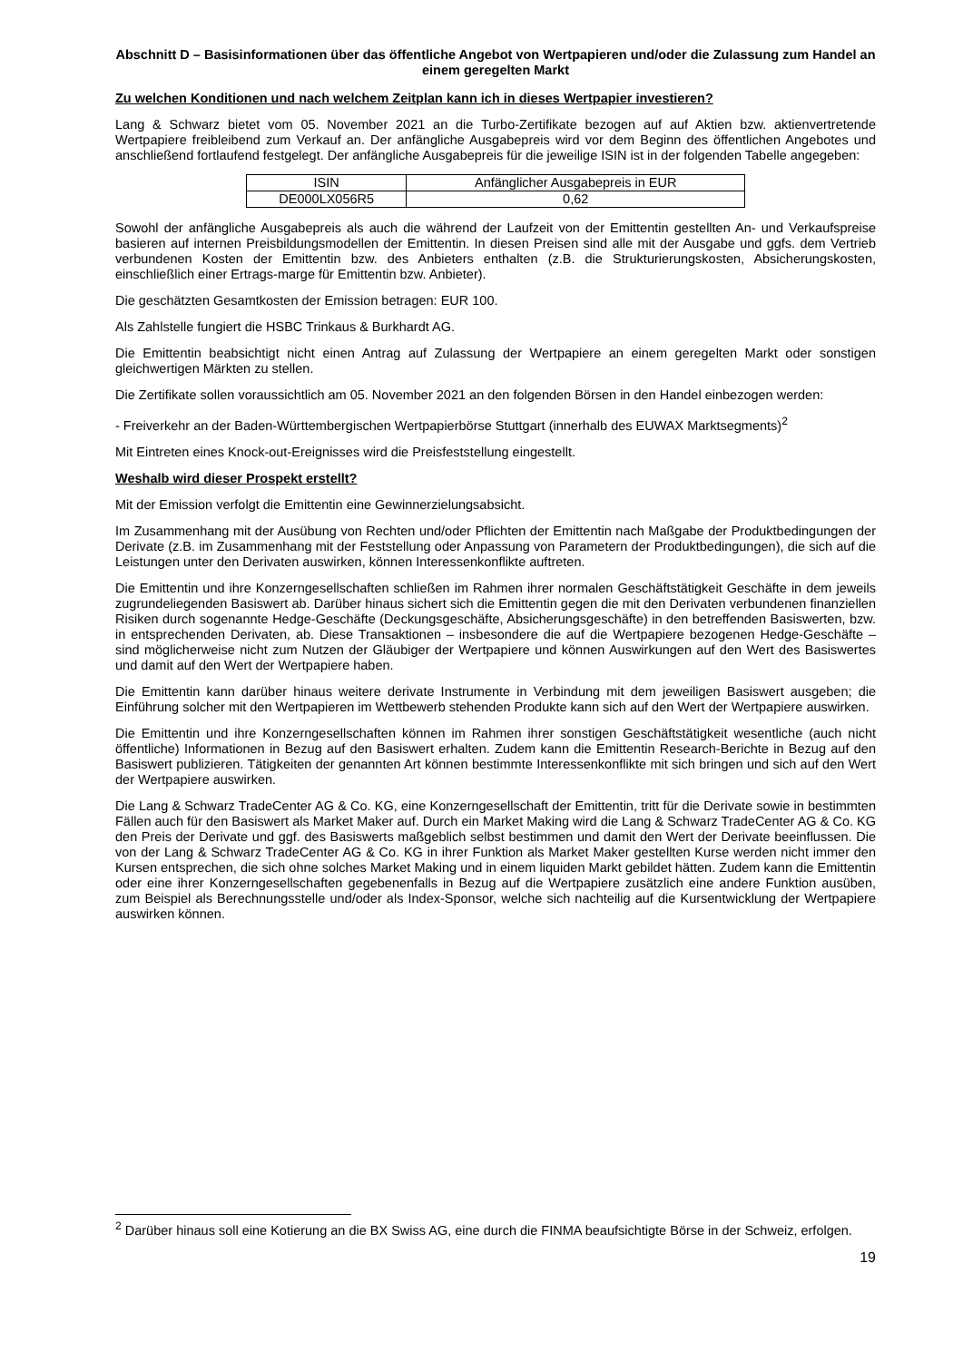Abschnitt D – Basisinformationen über das öffentliche Angebot von Wertpapieren und/oder die Zulassung zum Handel an einem geregelten Markt
Zu welchen Konditionen und nach welchem Zeitplan kann ich in dieses Wertpapier investieren?
Lang & Schwarz bietet vom 05. November 2021 an die Turbo-Zertifikate bezogen auf auf Aktien bzw. aktienvertretende Wertpapiere freibleibend zum Verkauf an. Der anfängliche Ausgabepreis wird vor dem Beginn des öffentlichen Angebotes und anschließend fortlaufend festgelegt. Der anfängliche Ausgabepreis für die jeweilige ISIN ist in der folgenden Tabelle angegeben:
| ISIN | Anfänglicher Ausgabepreis in EUR |
| DE000LX056R5 | 0,62 |
Sowohl der anfängliche Ausgabepreis als auch die während der Laufzeit von der Emittentin gestellten An- und Verkaufspreise basieren auf internen Preisbildungsmodellen der Emittentin. In diesen Preisen sind alle mit der Ausgabe und ggfs. dem Vertrieb verbundenen Kosten der Emittentin bzw. des Anbieters enthalten (z.B. die Strukturierungskosten, Absicherungskosten, einschließlich einer Ertrags-marge für Emittentin bzw. Anbieter).
Die geschätzten Gesamtkosten der Emission betragen: EUR 100.
Als Zahlstelle fungiert die HSBC Trinkaus & Burkhardt AG.
Die Emittentin beabsichtigt nicht einen Antrag auf Zulassung der Wertpapiere an einem geregelten Markt oder sonstigen gleichwertigen Märkten zu stellen.
Die Zertifikate sollen voraussichtlich am 05. November 2021 an den folgenden Börsen in den Handel einbezogen werden:
- Freiverkehr an der Baden-Württembergischen Wertpapierbörse Stuttgart (innerhalb des EUWAX Marktsegments)<sup>2</sup>
Mit Eintreten eines Knock-out-Ereignisses wird die Preisfeststellung eingestellt.
Weshalb wird dieser Prospekt erstellt?
Mit der Emission verfolgt die Emittentin eine Gewinnerzielungsabsicht.
Im Zusammenhang mit der Ausübung von Rechten und/oder Pflichten der Emittentin nach Maßgabe der Produktbedingungen der Derivate (z.B. im Zusammenhang mit der Feststellung oder Anpassung von Parametern der Produktbedingungen), die sich auf die Leistungen unter den Derivaten auswirken, können Interessenkonflikte auftreten.
Die Emittentin und ihre Konzerngesellschaften schließen im Rahmen ihrer normalen Geschäftstätigkeit Geschäfte in dem jeweils zugrundeliegenden Basiswert ab. Darüber hinaus sichert sich die Emittentin gegen die mit den Derivaten verbundenen finanziellen Risiken durch sogenannte Hedge-Geschäfte (Deckungsgeschäfte, Absicherungsgeschäfte) in den betreffenden Basiswerten, bzw. in entsprechenden Derivaten, ab. Diese Transaktionen – insbesondere die auf die Wertpapiere bezogenen Hedge-Geschäfte – sind möglicherweise nicht zum Nutzen der Gläubiger der Wertpapiere und können Auswirkungen auf den Wert des Basiswertes und damit auf den Wert der Wertpapiere haben.
Die Emittentin kann darüber hinaus weitere derivate Instrumente in Verbindung mit dem jeweiligen Basiswert ausgeben; die Einführung solcher mit den Wertpapieren im Wettbewerb stehenden Produkte kann sich auf den Wert der Wertpapiere auswirken.
Die Emittentin und ihre Konzerngesellschaften können im Rahmen ihrer sonstigen Geschäftstätigkeit wesentliche (auch nicht öffentliche) Informationen in Bezug auf den Basiswert erhalten. Zudem kann die Emittentin Research-Berichte in Bezug auf den Basiswert publizieren. Tätigkeiten der genannten Art können bestimmte Interessenkonflikte mit sich bringen und sich auf den Wert der Wertpapiere auswirken.
Die Lang & Schwarz TradeCenter AG & Co. KG, eine Konzerngesellschaft der Emittentin, tritt für die Derivate sowie in bestimmten Fällen auch für den Basiswert als Market Maker auf. Durch ein Market Making wird die Lang & Schwarz TradeCenter AG & Co. KG den Preis der Derivate und ggf. des Basiswerts maßgeblich selbst bestimmen und damit den Wert der Derivate beeinflussen. Die von der Lang & Schwarz TradeCenter AG & Co. KG in ihrer Funktion als Market Maker gestellten Kurse werden nicht immer den Kursen entsprechen, die sich ohne solches Market Making und in einem liquiden Markt gebildet hätten. Zudem kann die Emittentin oder eine ihrer Konzerngesellschaften gegebenenfalls in Bezug auf die Wertpapiere zusätzlich eine andere Funktion ausüben, zum Beispiel als Berechnungsstelle und/oder als Index-Sponsor, welche sich nachteilig auf die Kursentwicklung der Wertpapiere auswirken können.
<sup>2</sup> Darüber hinaus soll eine Kotierung an die BX Swiss AG, eine durch die FINMA beaufsichtigte Börse in der Schweiz, erfolgen.
19